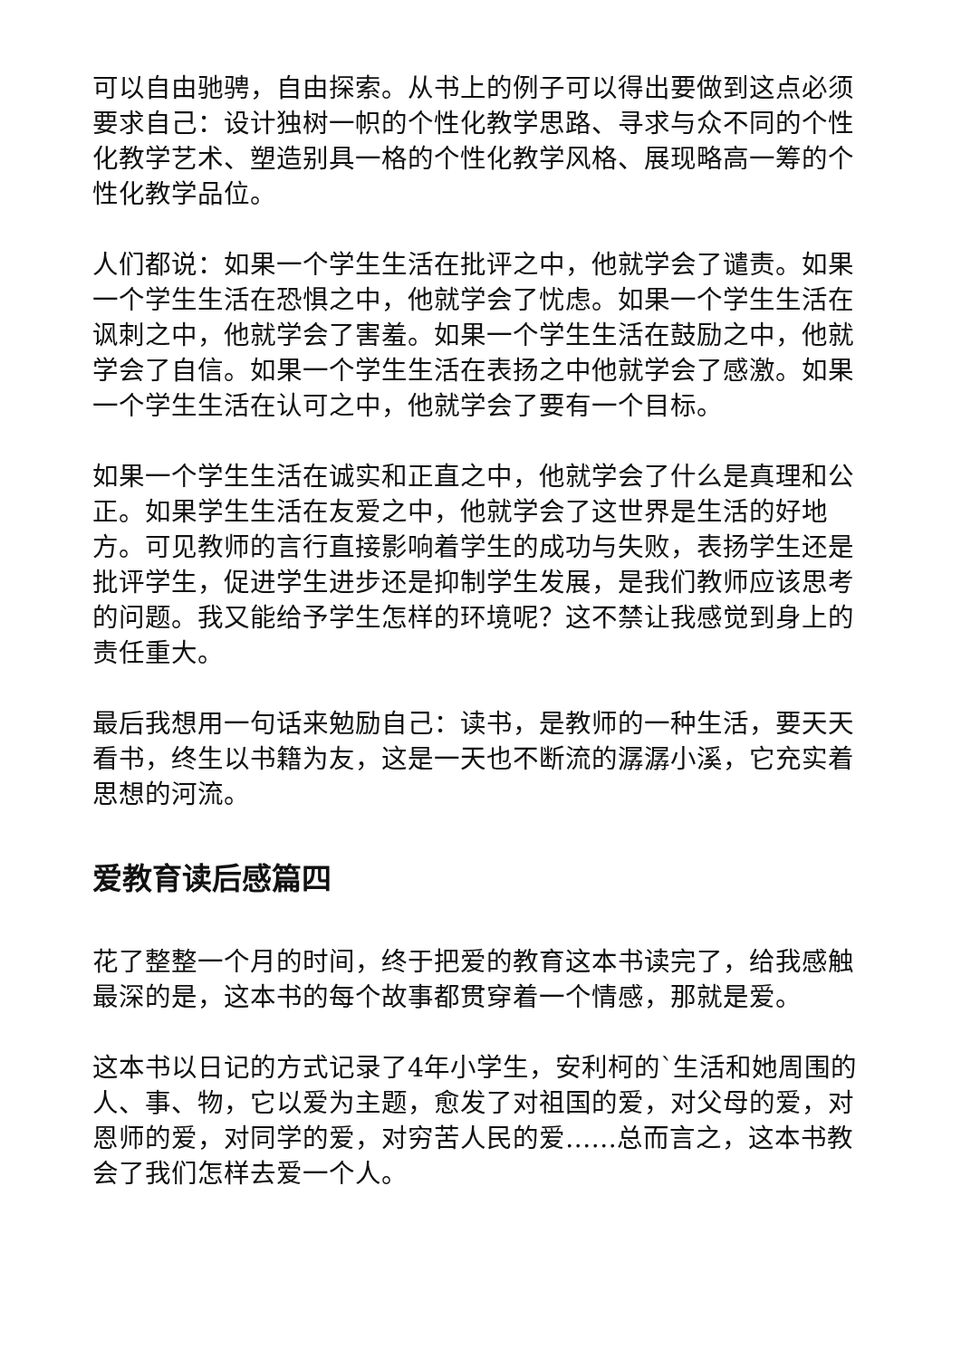可以自由驰骋，自由探索。从书上的例子可以得出要做到这点必须要求自己：设计独树一帜的个性化教学思路、寻求与众不同的个性化教学艺术、塑造别具一格的个性化教学风格、展现略高一筹的个性化教学品位。
人们都说：如果一个学生生活在批评之中，他就学会了谴责。如果一个学生生活在恐惧之中，他就学会了忧虑。如果一个学生生活在讽刺之中，他就学会了害羞。如果一个学生生活在鼓励之中，他就学会了自信。如果一个学生生活在表扬之中他就学会了感激。如果一个学生生活在认可之中，他就学会了要有一个目标。
如果一个学生生活在诚实和正直之中，他就学会了什么是真理和公正。如果学生生活在友爱之中，他就学会了这世界是生活的好地方。可见教师的言行直接影响着学生的成功与失败，表扬学生还是批评学生，促进学生进步还是抑制学生发展，是我们教师应该思考的问题。我又能给予学生怎样的环境呢？这不禁让我感觉到身上的责任重大。
最后我想用一句话来勉励自己：读书，是教师的一种生活，要天天看书，终生以书籍为友，这是一天也不断流的潺潺小溪，它充实着思想的河流。
爱教育读后感篇四
花了整整一个月的时间，终于把爱的教育这本书读完了，给我感触最深的是，这本书的每个故事都贯穿着一个情感，那就是爱。
这本书以日记的方式记录了4年小学生，安利柯的`生活和她周围的人、事、物，它以爱为主题，愈发了对祖国的爱，对父母的爱，对恩师的爱，对同学的爱，对穷苦人民的爱……总而言之，这本书教会了我们怎样去爱一个人。